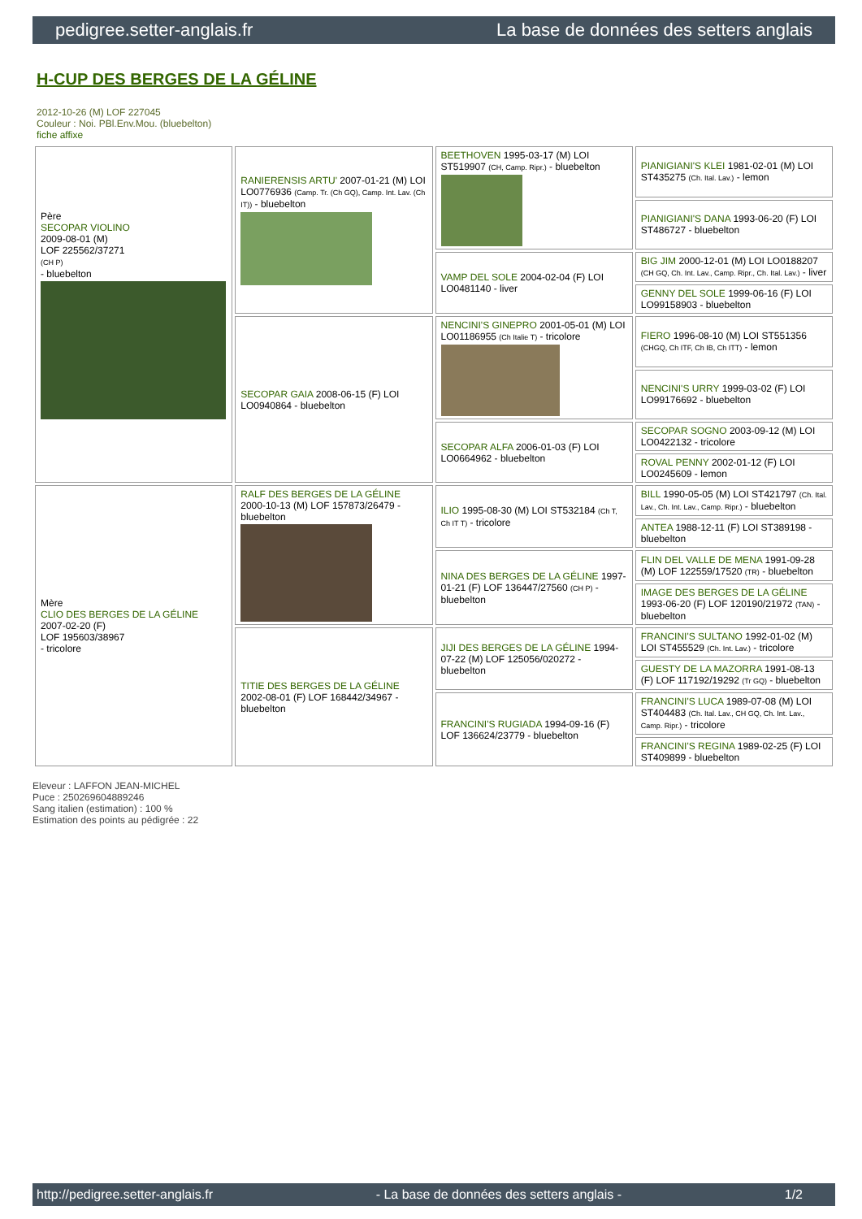pedigree.setter-anglais.fr La base de données des setters anglais
H-CUP DES BERGES DE LA GÉLINE
2012-10-26 (M) LOF 227045
Couleur : Noi. PBl.Env.Mou. (bluebelton)
fiche affixe
| Père SECOPAR VIOLINO 2009-08-01 (M) LOF 225562/37271 (CH P) - bluebelton | RANIERENSIS ARTU' 2007-01-21 (M) LOI LO0776936 (Camp. Tr. (Ch GQ), Camp. Int. Lav. (Ch IT)) - bluebelton | BEETHOVEN 1995-03-17 (M) LOI ST519907 (CH, Camp. Ripr.) - bluebelton | PIANIGIANI'S KLEI 1981-02-01 (M) LOI ST435275 (Ch. Ital. Lav.) - lemon |
| | | | PIANIGIANI'S DANA 1993-06-20 (F) LOI ST486727 - bluebelton |
| | | VAMP DEL SOLE 2004-02-04 (F) LOI LO0481140 - liver | BIG JIM 2000-12-01 (M) LOI LO0188207 (CH GQ, Ch. Int. Lav., Camp. Ripr., Ch. Ital. Lav.) - liver |
| | | | GENNY DEL SOLE 1999-06-16 (F) LOI LO99158903 - bluebelton |
| | SECOPAR GAIA 2008-06-15 (F) LOI LO0940864 - bluebelton | NENCINI'S GINEPRO 2001-05-01 (M) LOI LO01186955 (Ch Italie T) - tricolore | FIERO 1996-08-10 (M) LOI ST551356 (CHGQ, Ch ITF, Ch IB, Ch ITT) - lemon |
| | | | NENCINI'S URRY 1999-03-02 (F) LOI LO99176692 - bluebelton |
| | | SECOPAR ALFA 2006-01-03 (F) LOI LO0664962 - bluebelton | SECOPAR SOGNO 2003-09-12 (M) LOI LO0422132 - tricolore |
| | | | ROVAL PENNY 2002-01-12 (F) LOI LO0245609 - lemon |
| Mère CLIO DES BERGES DE LA GÉLINE 2007-02-20 (F) LOF 195603/38967 - tricolore | RALF DES BERGES DE LA GÉLINE 2000-10-13 (M) LOF 157873/26479 - bluebelton | ILIO 1995-08-30 (M) LOI ST532184 (Ch T, Ch IT T) - tricolore | BILL 1990-05-05 (M) LOI ST421797 (Ch. Ital. Lav., Ch. Int. Lav., Camp. Ripr.) - bluebelton |
| | | | ANTEA 1988-12-11 (F) LOI ST389198 - bluebelton |
| | | NINA DES BERGES DE LA GÉLINE 1997-01-21 (F) LOF 136447/27560 (CH P) - bluebelton | FLIN DEL VALLE DE MENA 1991-09-28 (M) LOF 122559/17520 (TR) - bluebelton |
| | | | IMAGE DES BERGES DE LA GÉLINE 1993-06-20 (F) LOF 120190/21972 (TAN) - bluebelton |
| | TITIE DES BERGES DE LA GÉLINE 2002-08-01 (F) LOF 168442/34967 - bluebelton | JIJI DES BERGES DE LA GÉLINE 1994-07-22 (M) LOF 125056/020272 - bluebelton | FRANCINI'S SULTANO 1992-01-02 (M) LOI ST455529 (Ch. Int. Lav.) - tricolore |
| | | | GUESTY DE LA MAZORRA 1991-08-13 (F) LOF 117192/19292 (Tr GQ) - bluebelton |
| | | FRANCINI'S RUGIADA 1994-09-16 (F) LOF 136624/23779 - bluebelton | FRANCINI'S LUCA 1989-07-08 (M) LOI ST404483 (Ch. Ital. Lav., CH GQ, Ch. Int. Lav., Camp. Ripr.) - tricolore |
| | | | FRANCINI'S REGINA 1989-02-25 (F) LOI ST409899 - bluebelton |
Eleveur : LAFFON JEAN-MICHEL
Puce : 250269604889246
Sang italien (estimation) : 100 %
Estimation des points au pédigrée : 22
http://pedigree.setter-anglais.fr - La base de données des setters anglais - 1/2